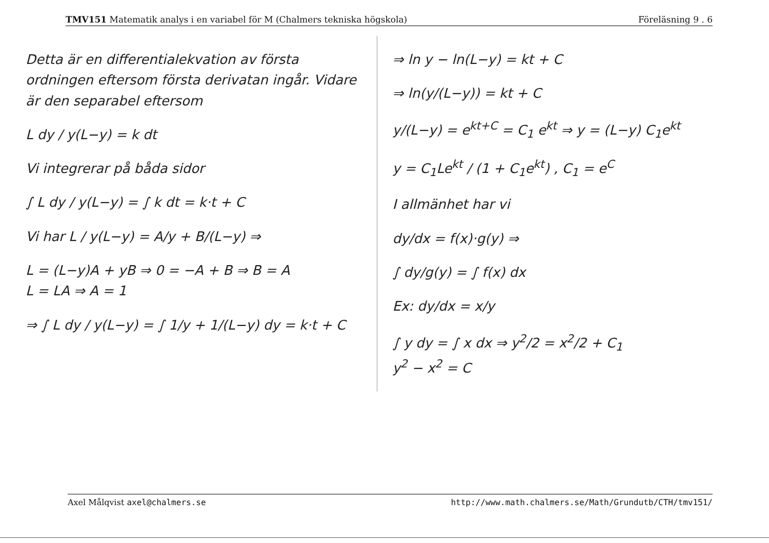TMV151 Matematik analys i en variabel för M (Chalmers tekniska högskola) Föreläsning 9 . 6
Detta är en differentialekvation av första ordningen eftersom första derivatan ingår. Vidare är den separabel eftersom
L dy / y(L−y) = k dt
Vi integrerar på båda sidor
∫ L dy / y(L−y) = ∫ k dt = k·t + C
Vi har L / y(L−y) = A/y + B/(L−y) ⇒
L = (L−y)A + yB ⇒ 0 = −A + B ⇒ B = A
L = LA ⇒ A = 1
⇒ ∫ L dy / y(L−y) = ∫ 1/y + 1/(L−y) dy = k·t + C
⇒ ln y − ln(L−y) = kt + C
⇒ ln(y/(L−y)) = kt + C
y/(L−y) = e<sup>kt+C</sup> = C<sub>1</sub> e<sup>kt</sup> ⇒ y = (L−y) C<sub>1</sub>e<sup>kt</sup>
y = C<sub>1</sub>Le<sup>kt</sup> / (1 + C<sub>1</sub>e<sup>kt</sup>) , C<sub>1</sub> = e<sup>C</sup>
I allmänhet har vi
dy/dx = f(x)·g(y) ⇒
∫ dy/g(y) = ∫ f(x) dx
Ex: dy/dx = x/y
∫ y dy = ∫ x dx ⇒ y<sup>2</sup>/2 = x<sup>2</sup>/2 + C<sub>1</sub>
y<sup>2</sup> − x<sup>2</sup> = C
Axel Målqvist axel@chalmers.se http://www.math.chalmers.se/Math/Grundutb/CTH/tmv151/